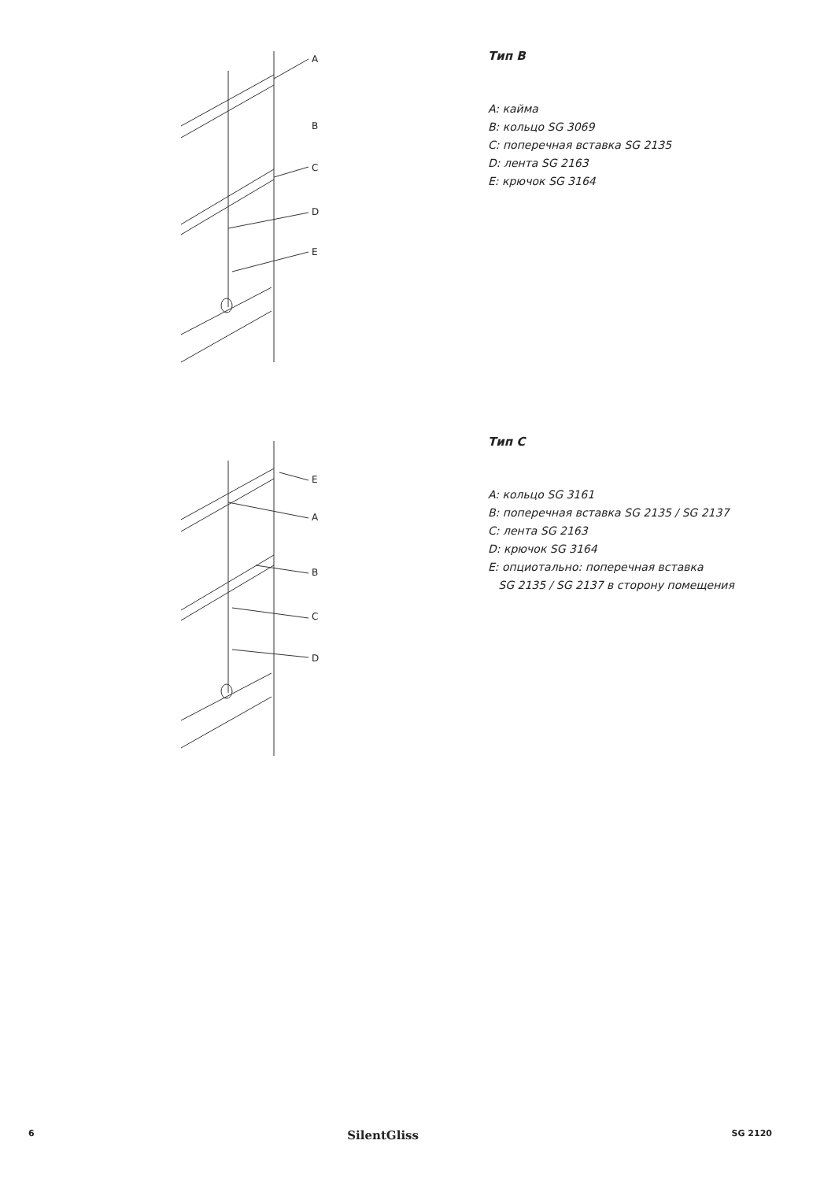A
B
C
D
E
Тип B
A: кайма
B: кольцо SG 3069
C: поперечная вставка SG 2135
D: лента SG 2163
E: крючок SG 3164
E
A
B
C
D
Тип C
A: кольцо SG 3161
B: поперечная вставка SG 2135 / SG 2137
C: лента SG 2163
D: крючок SG 3164
E: опциотально: поперечная вставка
SG 2135 / SG 2137 в сторону помещения
6 SilentGliss SG 2120